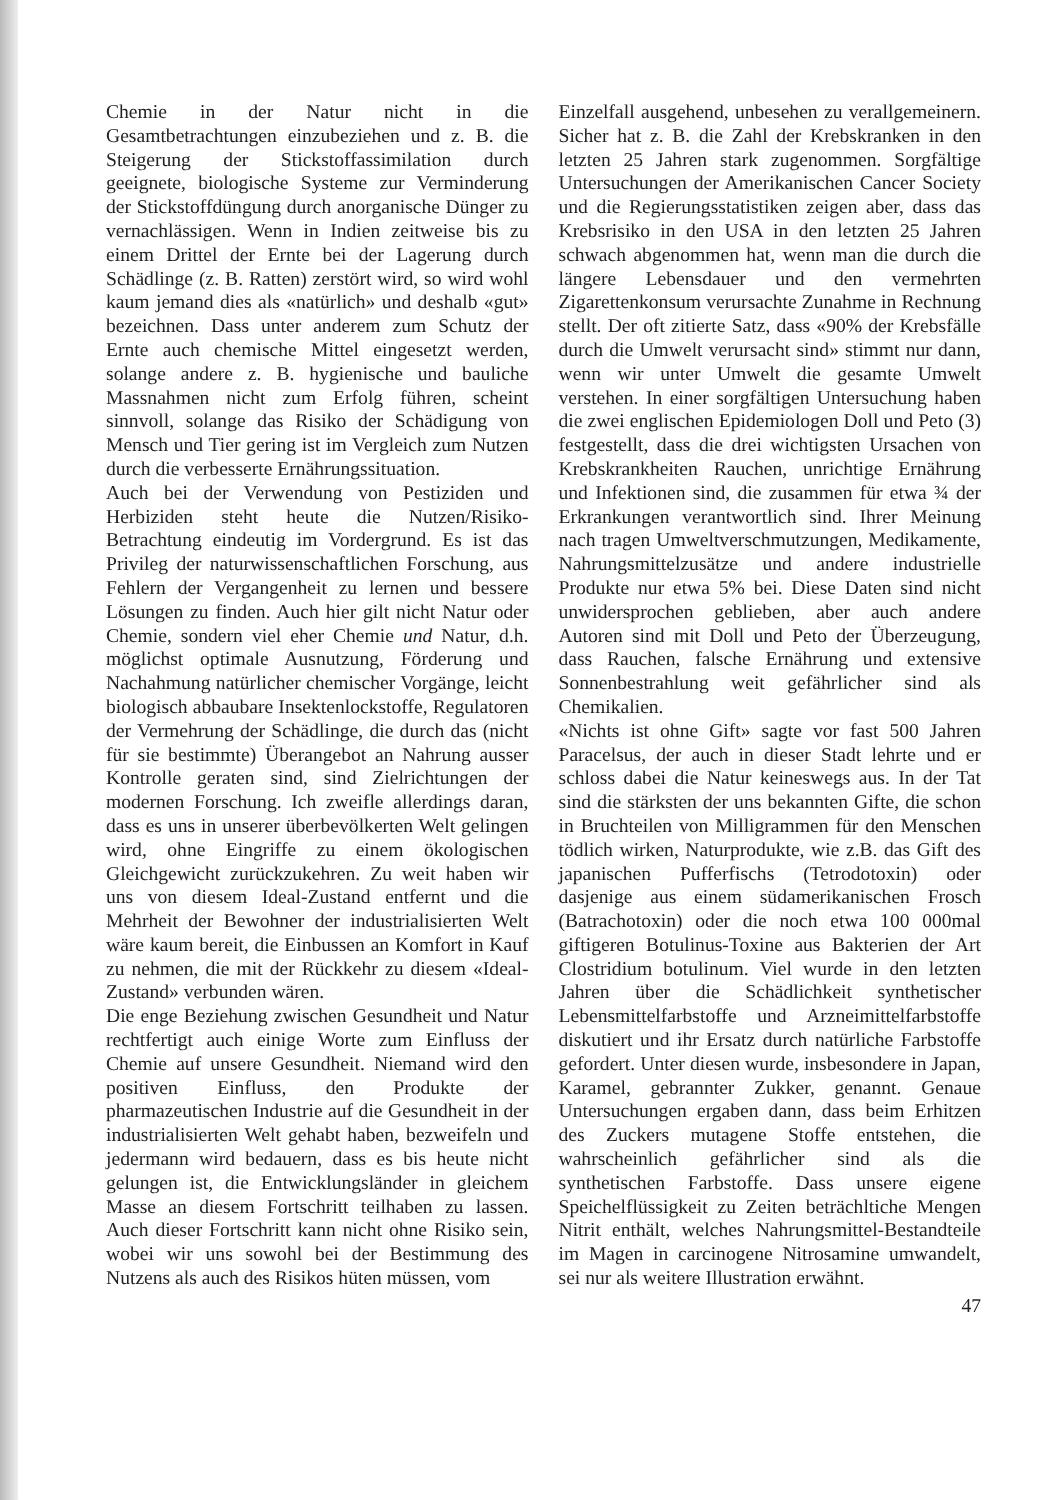Chemie in der Natur nicht in die Gesamtbetrachtungen einzubeziehen und z. B. die Steigerung der Stickstoffassimilation durch geeignete, biologische Systeme zur Verminderung der Stickstoffdüngung durch anorganische Dünger zu vernachlässigen. Wenn in Indien zeitweise bis zu einem Drittel der Ernte bei der Lagerung durch Schädlinge (z. B. Ratten) zerstört wird, so wird wohl kaum jemand dies als «natürlich» und deshalb «gut» bezeichnen. Dass unter anderem zum Schutz der Ernte auch chemische Mittel eingesetzt werden, solange andere z. B. hygienische und bauliche Massnahmen nicht zum Erfolg führen, scheint sinnvoll, solange das Risiko der Schädigung von Mensch und Tier gering ist im Vergleich zum Nutzen durch die verbesserte Ernährungssituation.
Auch bei der Verwendung von Pestiziden und Herbiziden steht heute die Nutzen/Risiko-Betrachtung eindeutig im Vordergrund. Es ist das Privileg der naturwissenschaftlichen Forschung, aus Fehlern der Vergangenheit zu lernen und bessere Lösungen zu finden. Auch hier gilt nicht Natur oder Chemie, sondern viel eher Chemie und Natur, d.h. möglichst optimale Ausnutzung, Förderung und Nachahmung natürlicher chemischer Vorgänge, leicht biologisch abbaubare Insektenlockstoffe, Regulatoren der Vermehrung der Schädlinge, die durch das (nicht für sie bestimmte) Überangebot an Nahrung ausser Kontrolle geraten sind, sind Zielrichtungen der modernen Forschung. Ich zweifle allerdings daran, dass es uns in unserer überbevölkerten Welt gelingen wird, ohne Eingriffe zu einem ökologischen Gleichgewicht zurückzukehren. Zu weit haben wir uns von diesem Ideal-Zustand entfernt und die Mehrheit der Bewohner der industrialisierten Welt wäre kaum bereit, die Einbussen an Komfort in Kauf zu nehmen, die mit der Rückkehr zu diesem «Ideal-Zustand» verbunden wären.
Die enge Beziehung zwischen Gesundheit und Natur rechtfertigt auch einige Worte zum Einfluss der Chemie auf unsere Gesundheit. Niemand wird den positiven Einfluss, den Produkte der pharmazeutischen Industrie auf die Gesundheit in der industrialisierten Welt gehabt haben, bezweifeln und jedermann wird bedauern, dass es bis heute nicht gelungen ist, die Entwicklungsländer in gleichem Masse an diesem Fortschritt teilhaben zu lassen. Auch dieser Fortschritt kann nicht ohne Risiko sein, wobei wir uns sowohl bei der Bestimmung des Nutzens als auch des Risikos hüten müssen, vom
Einzelfall ausgehend, unbesehen zu verallgemeinern. Sicher hat z. B. die Zahl der Krebskranken in den letzten 25 Jahren stark zugenommen. Sorgfältige Untersuchungen der Amerikanischen Cancer Society und die Regierungsstatistiken zeigen aber, dass das Krebsrisiko in den USA in den letzten 25 Jahren schwach abgenommen hat, wenn man die durch die längere Lebensdauer und den vermehrten Zigarettenkonsum verursachte Zunahme in Rechnung stellt. Der oft zitierte Satz, dass «90% der Krebsfälle durch die Umwelt verursacht sind» stimmt nur dann, wenn wir unter Umwelt die gesamte Umwelt verstehen. In einer sorgfältigen Untersuchung haben die zwei englischen Epidemiologen Doll und Peto (3) festgestellt, dass die drei wichtigsten Ursachen von Krebskrankheiten Rauchen, unrichtige Ernährung und Infektionen sind, die zusammen für etwa ¾ der Erkrankungen verantwortlich sind. Ihrer Meinung nach tragen Umweltverschmutzungen, Medikamente, Nahrungsmittelzusätze und andere industrielle Produkte nur etwa 5% bei. Diese Daten sind nicht unwidersprochen geblieben, aber auch andere Autoren sind mit Doll und Peto der Überzeugung, dass Rauchen, falsche Ernährung und extensive Sonnenbestrahlung weit gefährlicher sind als Chemikalien.
«Nichts ist ohne Gift» sagte vor fast 500 Jahren Paracelsus, der auch in dieser Stadt lehrte und er schloss dabei die Natur keineswegs aus. In der Tat sind die stärksten der uns bekannten Gifte, die schon in Bruchteilen von Milligrammen für den Menschen tödlich wirken, Naturprodukte, wie z.B. das Gift des japanischen Pufferfischs (Tetrodotoxin) oder dasjenige aus einem südamerikanischen Frosch (Batrachotoxin) oder die noch etwa 100 000mal giftigeren Botulinus-Toxine aus Bakterien der Art Clostridium botulinum. Viel wurde in den letzten Jahren über die Schädlichkeit synthetischer Lebensmittelfarbstoffe und Arzneimittelfarbstoffe diskutiert und ihr Ersatz durch natürliche Farbstoffe gefordert. Unter diesen wurde, insbesondere in Japan, Karamel, gebrannter Zukker, genannt. Genaue Untersuchungen ergaben dann, dass beim Erhitzen des Zuckers mutagene Stoffe entstehen, die wahrscheinlich gefährlicher sind als die synthetischen Farbstoffe. Dass unsere eigene Speichelflüssigkeit zu Zeiten beträchltiche Mengen Nitrit enthält, welches Nahrungsmittel-Bestandteile im Magen in carcinogene Nitrosamine umwandelt, sei nur als weitere Illustration erwähnt.
47